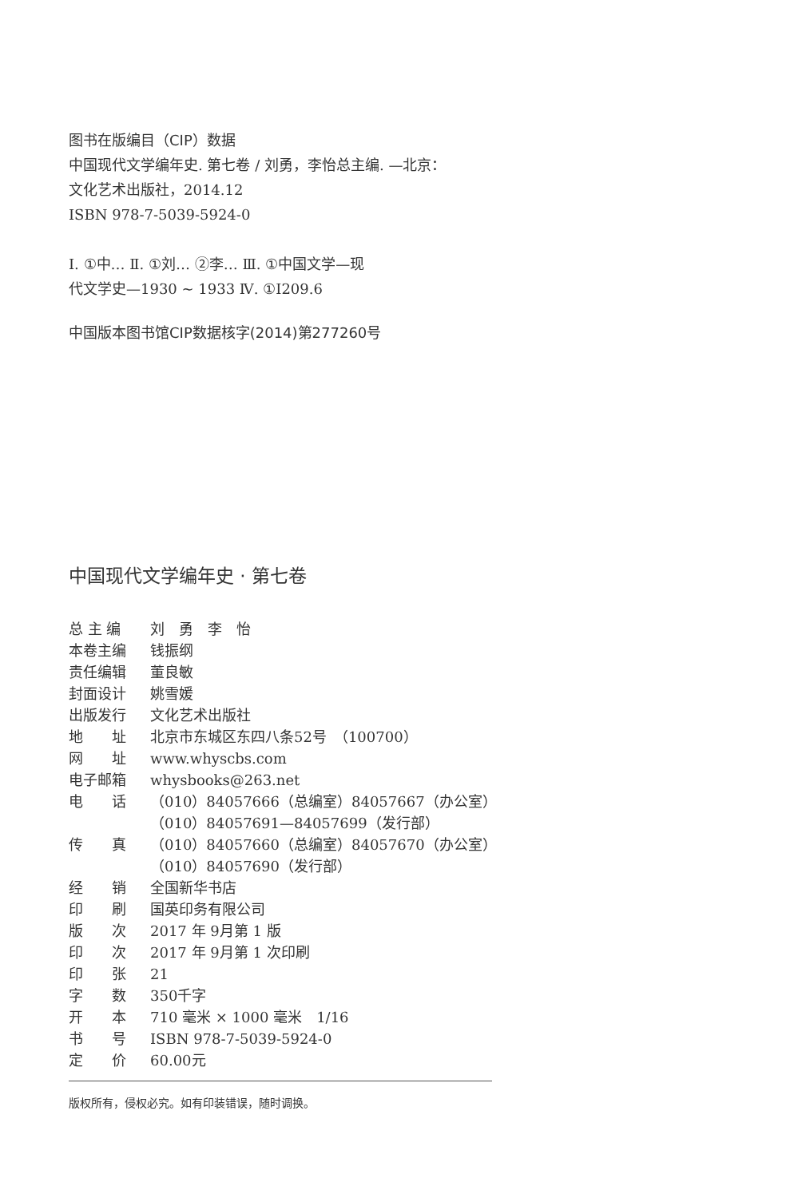图书在版编目（CIP）数据
中国现代文学编年史. 第七卷 / 刘勇，李怡总主编. —北京：
文化艺术出版社，2014.12
ISBN 978-7-5039-5924-0
Ⅰ. ①中… Ⅱ. ①刘… ②李… Ⅲ. ①中国文学—现
代文学史—1930 ~ 1933 Ⅳ. ①I209.6
中国版本图书馆CIP数据核字(2014)第277260号
中国现代文学编年史 · 第七卷
| 总 主 编 | 刘 勇 李 怡 |
| 本卷主编 | 钱振纲 |
| 责任编辑 | 董良敏 |
| 封面设计 | 姚雪媛 |
| 出版发行 | 文化艺术出版社 |
| 地 址 | 北京市东城区东四八条52号 （100700） |
| 网 址 | www.whyscbs.com |
| 电子邮箱 | whysbooks@263.net |
| 电 话 | （010）84057666（总编室）84057667（办公室） （010）84057691—84057699（发行部） |
| 传 真 | （010）84057660（总编室）84057670（办公室） （010）84057690（发行部） |
| 经 销 | 全国新华书店 |
| 印 刷 | 国英印务有限公司 |
| 版 次 | 2017 年 9月第 1 版 |
| 印 次 | 2017 年 9月第 1 次印刷 |
| 印 张 | 21 |
| 字 数 | 350千字 |
| 开 本 | 710 毫米 × 1000 毫米 1/16 |
| 书 号 | ISBN 978-7-5039-5924-0 |
| 定 价 | 60.00元 |
版权所有，侵权必究。如有印装错误，随时调换。